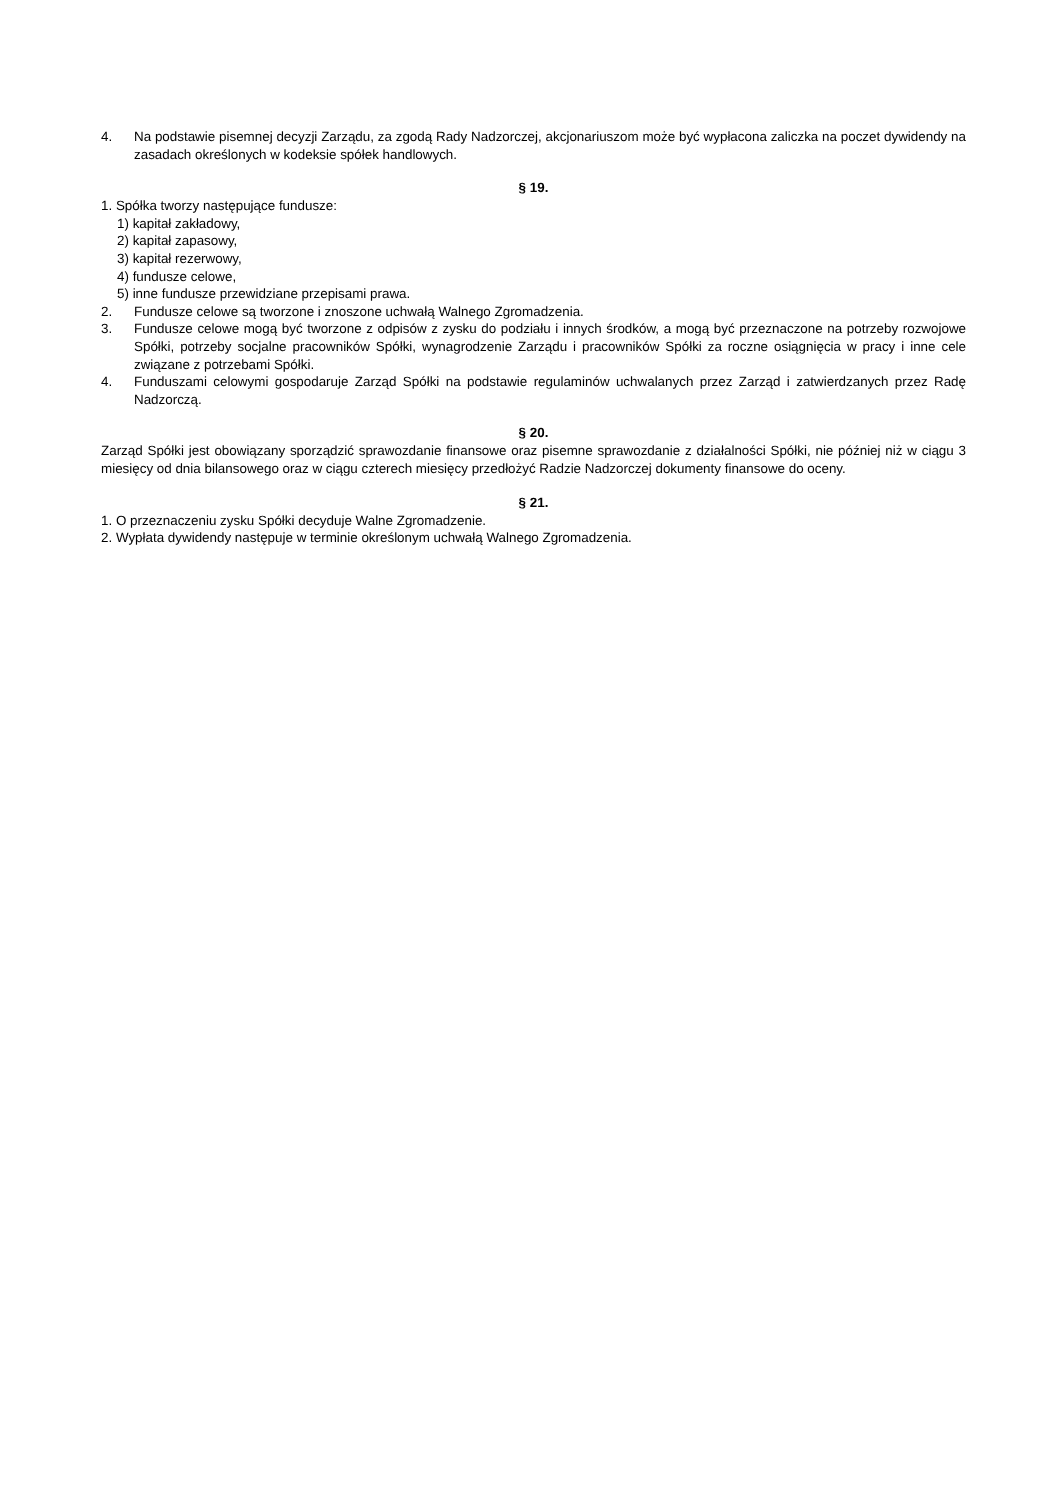4. Na podstawie pisemnej decyzji Zarządu, za zgodą Rady Nadzorczej, akcjonariuszom może być wypłacona zaliczka na poczet dywidendy na zasadach określonych w kodeksie spółek handlowych.
§ 19.
1. Spółka tworzy następujące fundusze:
1) kapitał zakładowy,
2) kapitał zapasowy,
3) kapitał rezerwowy,
4) fundusze celowe,
5) inne fundusze przewidziane przepisami prawa.
2. Fundusze celowe są tworzone i znoszone uchwałą Walnego Zgromadzenia.
3. Fundusze celowe mogą być tworzone z odpisów z zysku do podziału i innych środków, a mogą być przeznaczone na potrzeby rozwojowe Spółki, potrzeby socjalne pracowników Spółki, wynagrodzenie Zarządu i pracowników Spółki za roczne osiągnięcia w pracy i inne cele związane z potrzebami Spółki.
4. Funduszami celowymi gospodaruje Zarząd Spółki na podstawie regulaminów uchwalanych przez Zarząd i zatwierdzanych przez Radę Nadzorczą.
§ 20.
Zarząd Spółki jest obowiązany sporządzić sprawozdanie finansowe oraz pisemne sprawozdanie z działalności Spółki, nie później niż w ciągu 3 miesięcy od dnia bilansowego oraz w ciągu czterech miesięcy przedłożyć Radzie Nadzorczej dokumenty finansowe do oceny.
§ 21.
1. O przeznaczeniu zysku Spółki decyduje Walne Zgromadzenie.
2. Wypłata dywidendy następuje w terminie określonym uchwałą Walnego Zgromadzenia.